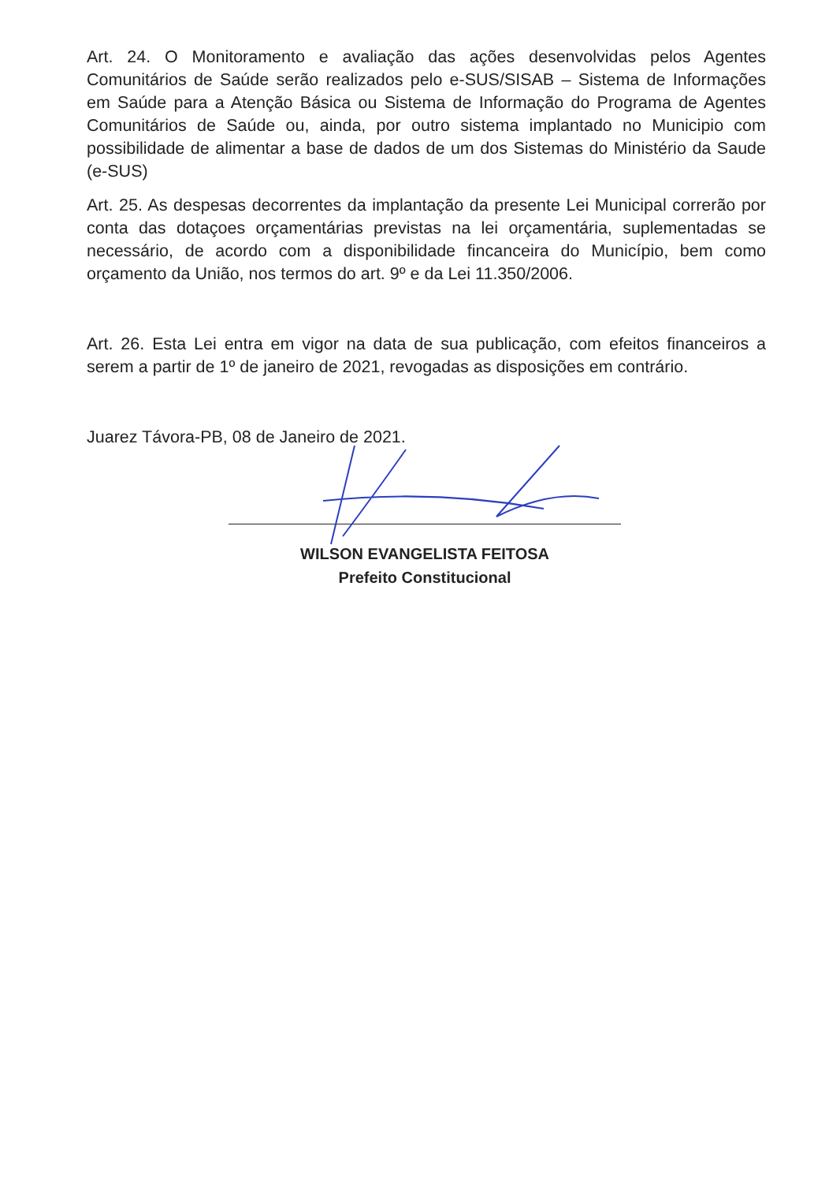Art. 24. O Monitoramento e avaliação das ações desenvolvidas pelos Agentes Comunitários de Saúde serão realizados pelo e-SUS/SISAB – Sistema de Informações em Saúde para a Atenção Básica ou Sistema de Informação do Programa de Agentes Comunitários de Saúde ou, ainda, por outro sistema implantado no Municipio com possibilidade de alimentar a base de dados de um dos Sistemas do Ministério da Saude (e-SUS)
Art. 25. As despesas decorrentes da implantação da presente Lei Municipal correrão por conta das dotaçoes orçamentárias previstas na lei orçamentária, suplementadas se necessário, de acordo com a disponibilidade fincanceira do Município, bem como orçamento da União, nos termos do art. 9º e da Lei 11.350/2006.
Art. 26. Esta Lei entra em vigor na data de sua publicação, com efeitos financeiros a serem a partir de 1º de janeiro de 2021, revogadas as disposições em contrário.
Juarez Távora-PB, 08 de Janeiro de 2021.
WILSON EVANGELISTA FEITOSA
Prefeito Constitucional